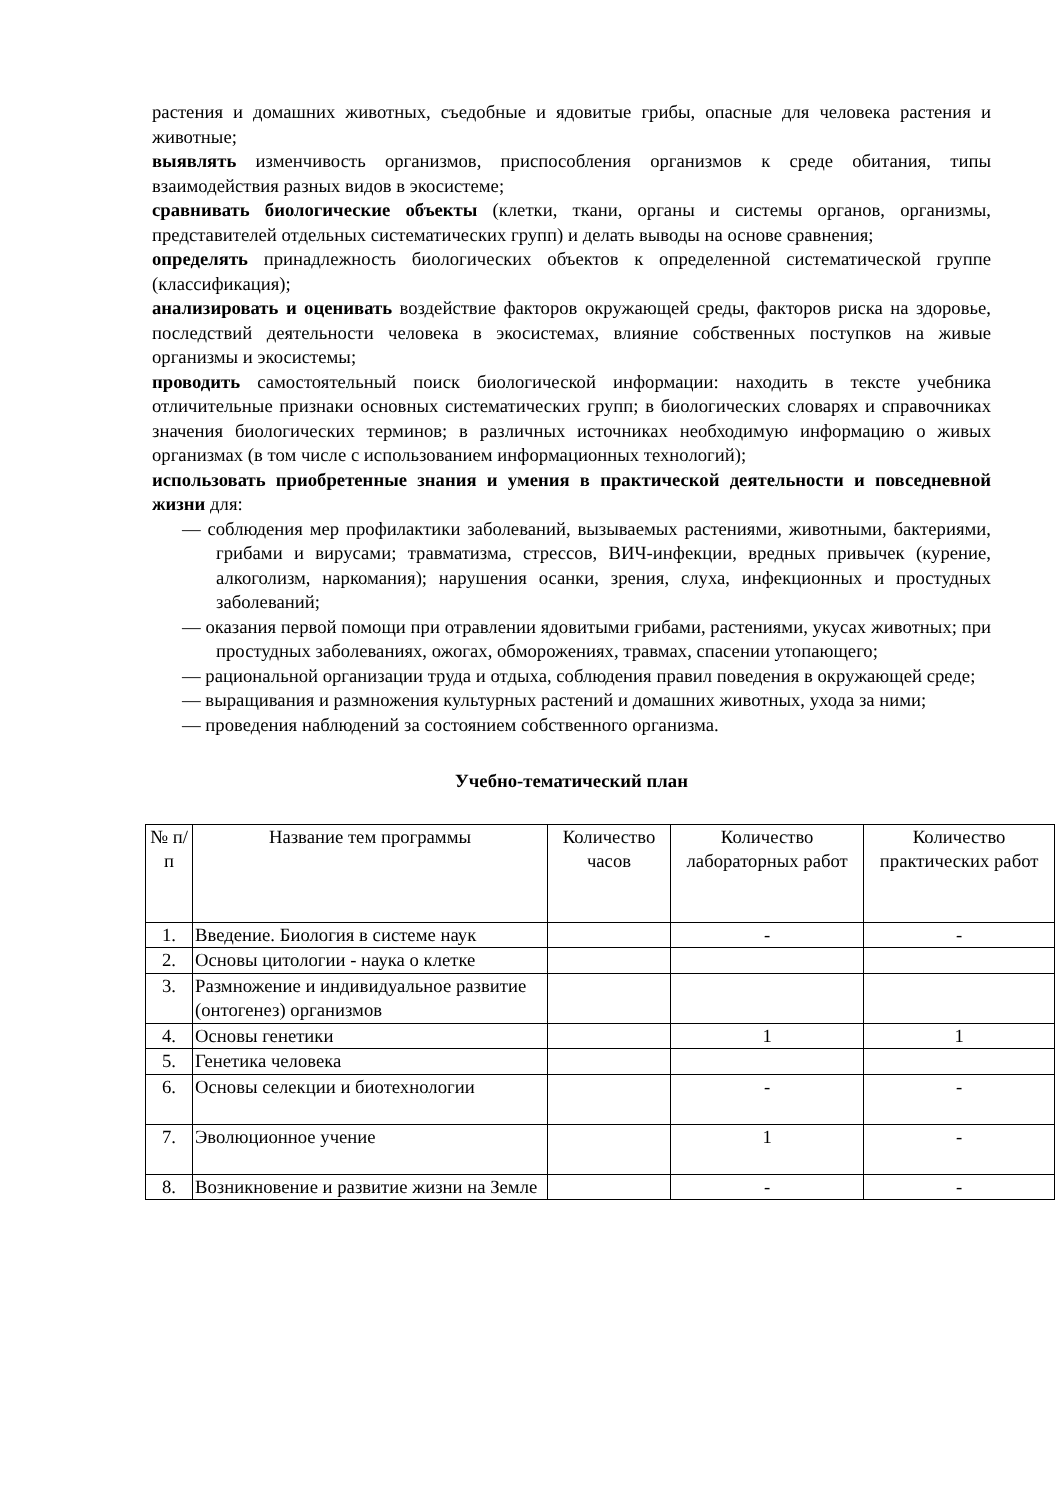растения и домашних животных, съедобные и ядовитые грибы, опасные для человека растения и животные;
выявлять изменчивость организмов, приспособления организмов к среде обитания, типы взаимодействия разных видов в экосистеме;
сравнивать биологические объекты (клетки, ткани, органы и системы органов, организмы, представителей отдельных систематических групп) и делать выводы на основе сравнения;
определять принадлежность биологических объектов к определенной систематической группе (классификация);
анализировать и оценивать воздействие факторов окружающей среды, факторов риска на здоровье, последствий деятельности человека в экосистемах, влияние собственных поступков на живые организмы и экосистемы;
проводить самостоятельный поиск биологической информации: находить в тексте учебника отличительные признаки основных систематических групп; в биологических словарях и справочниках значения биологических терминов; в различных источниках необходимую информацию о живых организмах (в том числе с использованием информационных технологий);
использовать приобретенные знания и умения в практической деятельности и повседневной жизни для:
— соблюдения мер профилактики заболеваний, вызываемых растениями, животными, бактериями, грибами и вирусами; травматизма, стрессов, ВИЧ-инфекции, вредных привычек (курение, алкоголизм, наркомания); нарушения осанки, зрения, слуха, инфекционных и простудных заболеваний;
— оказания первой помощи при отравлении ядовитыми грибами, растениями, укусах животных; при простудных заболеваниях, ожогах, обморожениях, травмах, спасении утопающего;
— рациональной организации труда и отдыха, соблюдения правил поведения в окружающей среде;
— выращивания и размножения культурных растений и домашних животных, ухода за ними;
— проведения наблюдений за состоянием собственного организма.
Учебно-тематический план
| № п/п | Название тем программы | Количество часов | Количество лабораторных работ | Количество практических работ |
| --- | --- | --- | --- | --- |
| 1. | Введение. Биология в системе наук | | - | - |
| 2. | Основы цитологии - наука о клетке | | | |
| 3. | Размножение и индивидуальное развитие (онтогенез) организмов | | | |
| 4. | Основы генетики | | 1 | 1 |
| 5. | Генетика человека | | | |
| 6. | Основы селекции и биотехнологии | | - | - |
| 7. | Эволюционное учение | | 1 | - |
| 8. | Возникновение и развитие жизни на Земле | | - | - |